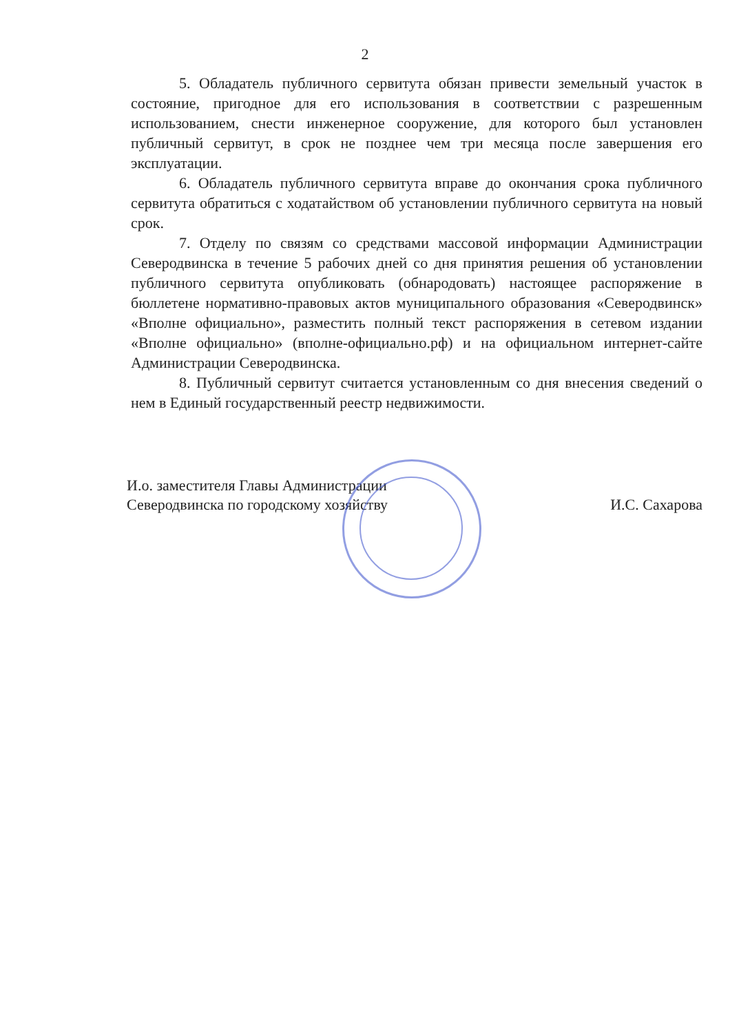2
5. Обладатель публичного сервитута обязан привести земельный участок в состояние, пригодное для его использования в соответствии с разрешенным использованием, снести инженерное сооружение, для которого был установлен публичный сервитут, в срок не позднее чем три месяца после завершения его эксплуатации.
6. Обладатель публичного сервитута вправе до окончания срока публичного сервитута обратиться с ходатайством об установлении публичного сервитута на новый срок.
7. Отделу по связям со средствами массовой информации Администрации Северодвинска в течение 5 рабочих дней со дня принятия решения об установлении публичного сервитута опубликовать (обнародовать) настоящее распоряжение в бюллетене нормативно-правовых актов муниципального образования «Северодвинск» «Вполне официально», разместить полный текст распоряжения в сетевом издании «Вполне официально» (вполне-официально.рф) и на официальном интернет-сайте Администрации Северодвинска.
8. Публичный сервитут считается установленным со дня внесения сведений о нем в Единый государственный реестр недвижимости.
И.о. заместителя Главы Администрации
Северодвинска по городскому хозяйству
И.С. Сахарова